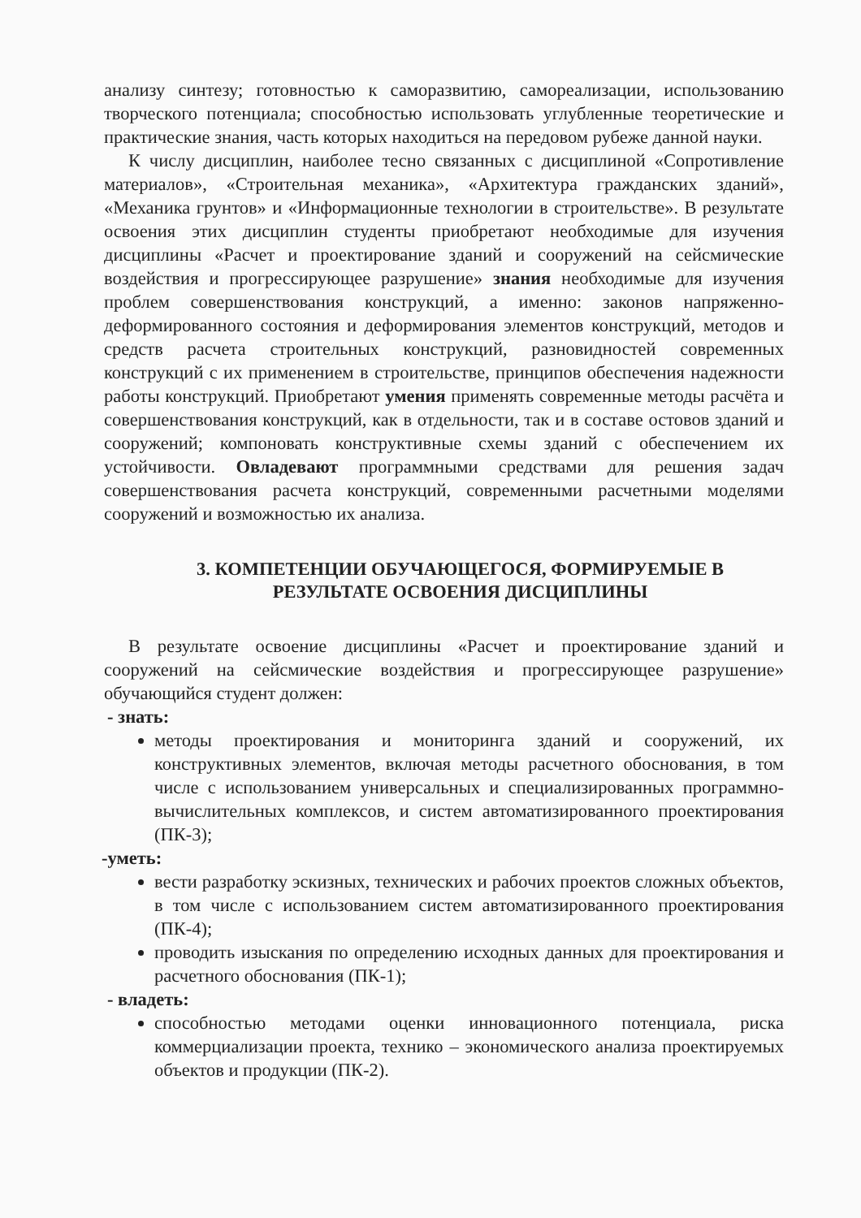анализу синтезу; готовностью к саморазвитию, самореализации, использованию творческого потенциала; способностью использовать углубленные теоретические и практические знания, часть которых находиться на передовом рубеже данной науки.
К числу дисциплин, наиболее тесно связанных с дисциплиной «Сопротивление материалов», «Строительная механика», «Архитектура гражданских зданий», «Механика грунтов» и «Информационные технологии в строительстве». В результате освоения этих дисциплин студенты приобретают необходимые для изучения дисциплины «Расчет и проектирование зданий и сооружений на сейсмические воздействия и прогрессирующее разрушение» знания необходимые для изучения проблем совершенствования конструкций, а именно: законов напряженно-деформированного состояния и деформирования элементов конструкций, методов и средств расчета строительных конструкций, разновидностей современных конструкций с их применением в строительстве, принципов обеспечения надежности работы конструкций. Приобретают умения применять современные методы расчёта и совершенствования конструкций, как в отдельности, так и в составе остовов зданий и сооружений; компоновать конструктивные схемы зданий с обеспечением их устойчивости. Овладевают программными средствами для решения задач совершенствования расчета конструкций, современными расчетными моделями сооружений и возможностью их анализа.
3. КОМПЕТЕНЦИИ ОБУЧАЮЩЕГОСЯ, ФОРМИРУЕМЫЕ В
РЕЗУЛЬТАТЕ ОСВОЕНИЯ ДИСЦИПЛИНЫ
В результате освоение дисциплины «Расчет и проектирование зданий и сооружений на сейсмические воздействия и прогрессирующее разрушение» обучающийся студент должен:
- знать:
методы проектирования и мониторинга зданий и сооружений, их конструктивных элементов, включая методы расчетного обоснования, в том числе с использованием универсальных и специализированных программно-вычислительных комплексов, и систем автоматизированного проектирования (ПК-3);
-уметь:
вести разработку эскизных, технических и рабочих проектов сложных объектов, в том числе с использованием систем автоматизированного проектирования (ПК-4);
проводить изыскания по определению исходных данных для проектирования и расчетного обоснования (ПК-1);
- владеть:
способностью методами оценки инновационного потенциала, риска коммерциализации проекта, технико – экономического анализа проектируемых объектов и продукции (ПК-2).